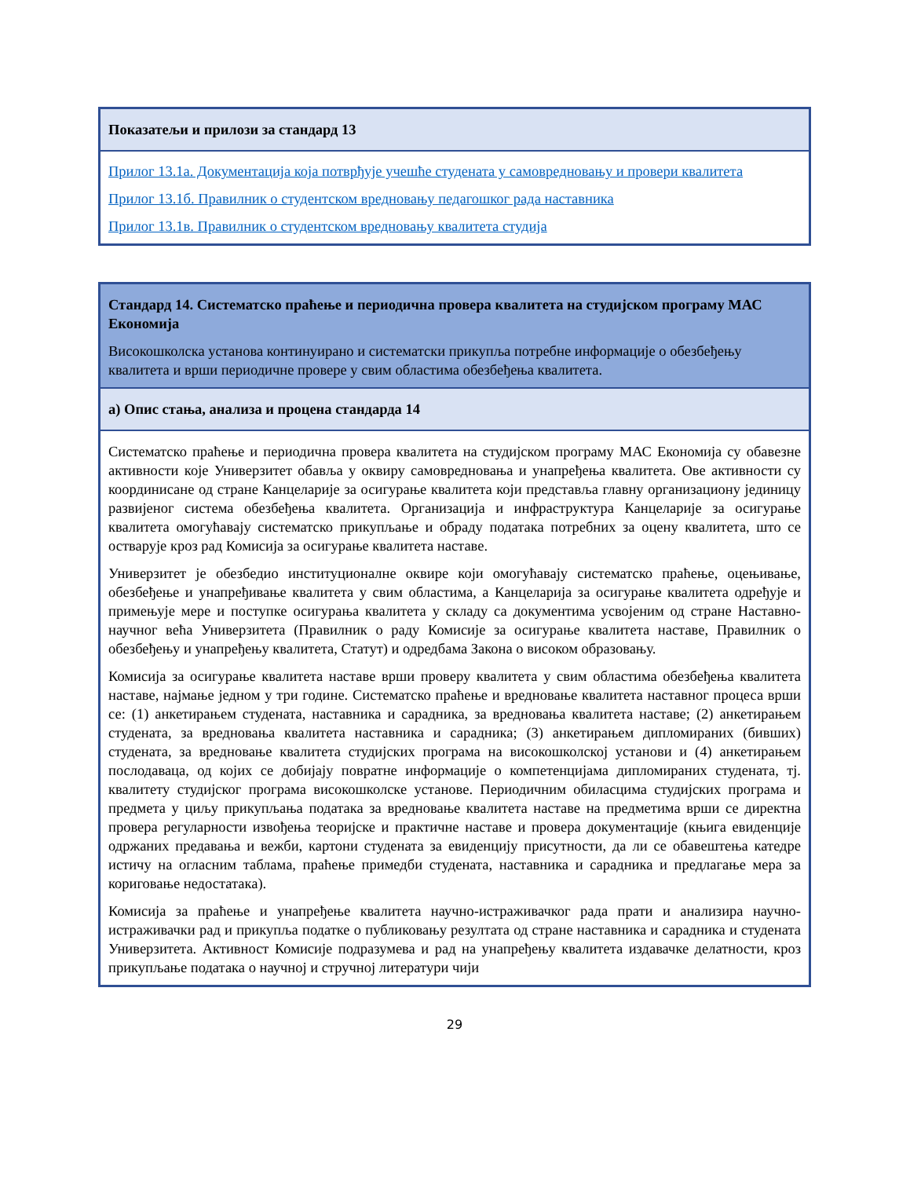| Показатељи и прилози за стандард 13 |
| Прилог 13.1а. Документација која потврђује учешће студената у самовредновању и провери квалитета Прилог 13.1б. Правилник о студентском вредновању педагошког рада наставника Прилог 13.1в. Правилник о студентском вредновању квалитета студија |
| Стандард 14. Систематско праћење и периодична провера квалитета на студијском програму МАС Економија Високошколска установа континуирано и систематски прикупља потребне информације о обезбеђењу квалитета и врши периодичне провере у свим областима обезбеђења квалитета. |
| а) Опис стања, анализа и процена стандарда 14 |
| Систематско праћење и периодична провера квалитета на студијском програму МАС Економија су обавезне активности које Универзитет обавља у оквиру самовредновања и унапређења квалитета. Ове активности су координисане од стране Канцеларије за осигурање квалитета који представља главну организациону јединицу развијеног система обезбеђења квалитета. Организација и инфраструктура Канцеларије за осигурање квалитета омогућавају систематско прикупљање и обраду података потребних за оцену квалитета, што се остварује кроз рад Комисија за осигурање квалитета наставе. Универзитет је обезбедио институционалне оквире који омогућавају систематско праћење, оцењивање, обезбеђење и унапређивање квалитета у свим областима, а Канцеларија за осигурање квалитета одређује и примењује мере и поступке осигурања квалитета у складу са документима усвојеним од стране Наставно-научног већа Универзитета (Правилник о раду Комисије за осигурање квалитета наставе, Правилник о обезбеђењу и унапређењу квалитета, Статут) и одредбама Закона о високом образовању. Комисија за осигурање квалитета наставе врши проверу квалитета у свим областима обезбеђења квалитета наставе, најмање једном у три године. Систематско праћење и вредновање квалитета наставног процеса врши се: (1) анкетирањем студената, наставника и сарадника, за вредновања квалитета наставе; (2) анкетирањем студената, за вредновања квалитета наставника и сарадника; (3) анкетирањем дипломираних (бивших) студената, за вредновање квалитета студијских програма на високошколској установи и (4) анкетирањем послодаваца, од којих се добијају повратне информације о компетенцијама дипломираних студената, тј. квалитету студијског програма високошколске установе. Периодичним обиласцима студијских програма и предмета у циљу прикупљања података за вредновање квалитета наставе на предметима врши се директна провера регуларности извођења теоријске и практичне наставе и провера документације (књига евиденције одржаних предавања и вежби, картони студената за евиденцију присутности, да ли се обавештења катедре истичу на огласним таблама, праћење примедби студената, наставника и сарадника и предлагање мера за кориговање недостатака). Комисија за праћење и унапређење квалитета научно-истраживачког рада прати и анализира научно-истраживачки рад и прикупља податке о публиковању резултата од стране наставника и сарадника и студената Универзитета. Активност Комисије подразумева и рад на унапређењу квалитета издавачке делатности, кроз прикупљање података о научној и стручној литератури чији |
29